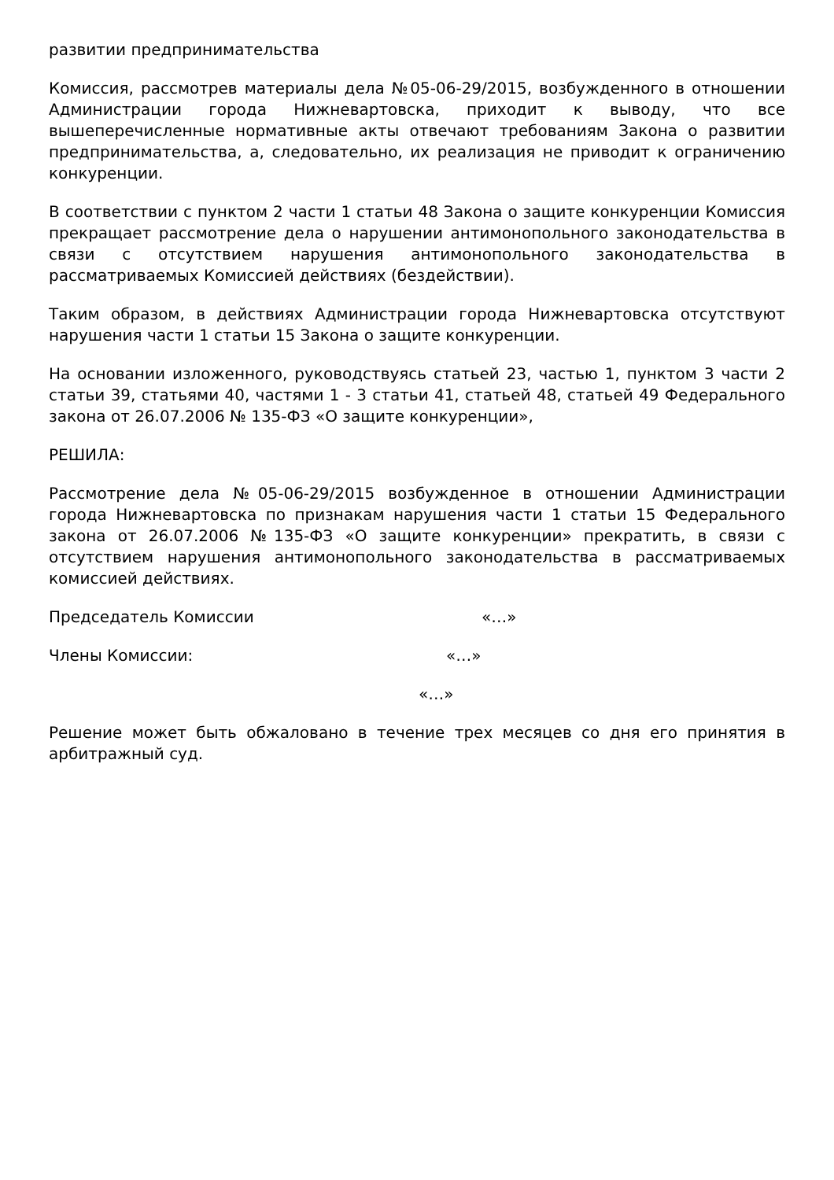развитии предпринимательства
Комиссия, рассмотрев материалы дела №05-06-29/2015, возбужденного в отношении Администрации города Нижневартовска, приходит к выводу, что все вышеперечисленные нормативные акты отвечают требованиям Закона о развитии предпринимательства, а, следовательно, их реализация не приводит к ограничению конкуренции.
В соответствии с пунктом 2 части 1 статьи 48 Закона о защите конкуренции Комиссия прекращает рассмотрение дела о нарушении антимонопольного законодательства в связи с отсутствием нарушения антимонопольного законодательства в рассматриваемых Комиссией действиях (бездействии).
Таким образом, в действиях Администрации города Нижневартовска отсутствуют нарушения части 1 статьи 15 Закона о защите конкуренции.
На основании изложенного, руководствуясь статьей 23, частью 1, пунктом 3 части 2 статьи 39, статьями 40, частями 1 - 3 статьи 41, статьей 48, статьей 49 Федерального закона от 26.07.2006 № 135-ФЗ «О защите конкуренции»,
РЕШИЛА:
Рассмотрение дела №05-06-29/2015 возбужденное в отношении Администрации города Нижневартовска по признакам нарушения части 1 статьи 15 Федерального закона от 26.07.2006 №135-ФЗ «О защите конкуренции» прекратить, в связи с отсутствием нарушения антимонопольного законодательства в рассматриваемых комиссией действиях.
Председатель Комиссии «…»
Члены Комиссии: «…»
«…»
Решение может быть обжаловано в течение трех месяцев со дня его принятия в арбитражный суд.